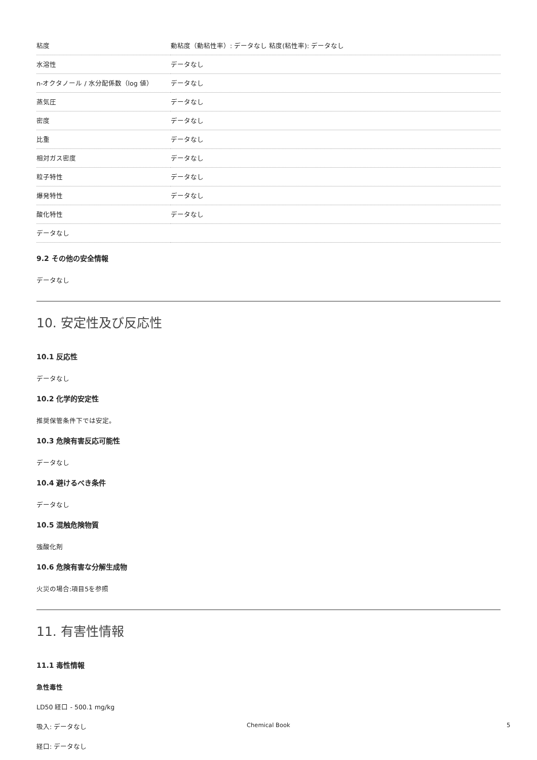| 粘度 | 動粘度（動粘性率）: データなし 粘度(粘性率): データなし |
| 水溶性 | データなし |
| n-オクタノール / 水分配係数（log 値） | データなし |
| 蒸気圧 | データなし |
| 密度 | データなし |
| 比重 | データなし |
| 相対ガス密度 | データなし |
| 粒子特性 | データなし |
| 爆発特性 | データなし |
| 酸化特性 | データなし |
| データなし | |
9.2 その他の安全情報
データなし
10. 安定性及び反応性
10.1 反応性
データなし
10.2 化学的安定性
推奨保管条件下では安定。
10.3 危険有害反応可能性
データなし
10.4 避けるべき条件
データなし
10.5 混触危険物質
強酸化剤
10.6 危険有害な分解生成物
火災の場合:項目5を参照
11. 有害性情報
11.1 毒性情報
急性毒性
LD50 経口 - 500.1 mg/kg
吸入: データなし
経口: データなし
Chemical Book 5